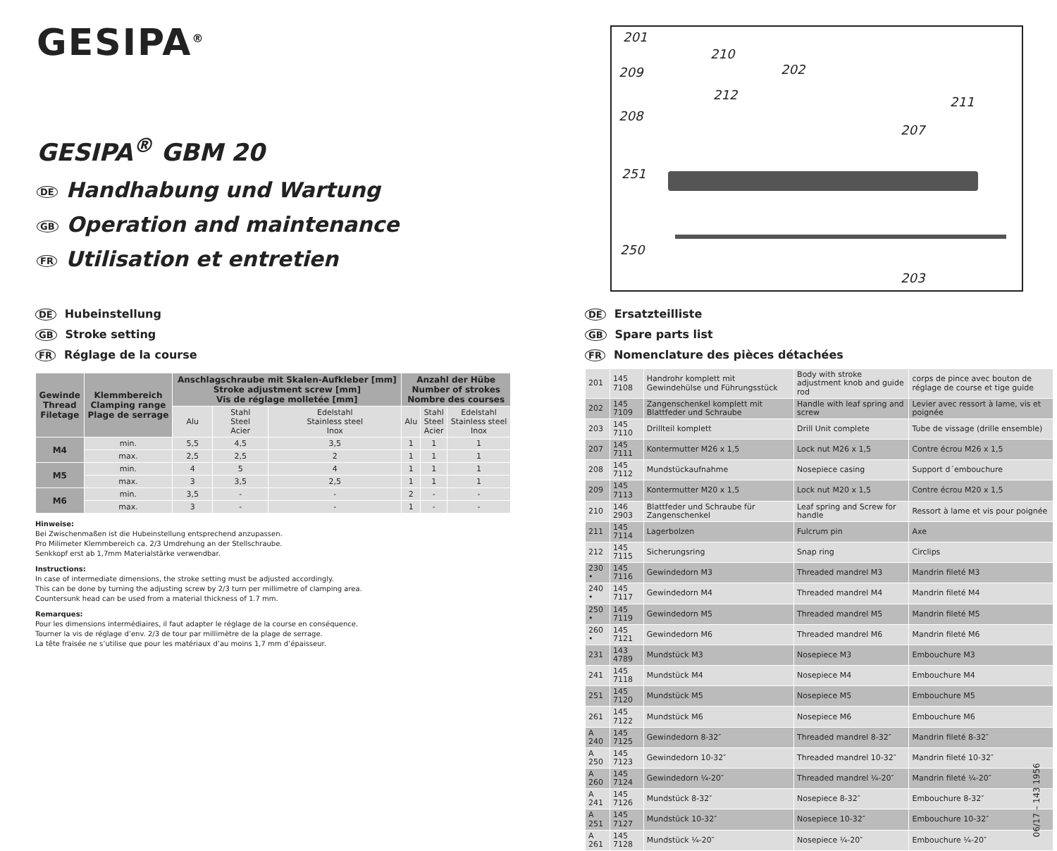GESIPA<sup>®</sup>
GESIPA<sup>®</sup> GBM 20
DE Handhabung und Wartung
GB Operation and maintenance
FR Utilisation et entretien
201
210
202 209
212 211
208
207
251
250
203
DE Hubeinstellung
GB Stroke setting
FR Réglage de la course
| Gewinde Thread Filetage | Klemmbereich Clamping range Plage de serrage | Anschlagschraube mit Skalen-Aufkleber [mm] Stroke adjustment screw [mm] Vis de réglage molletée [mm] | | | Anzahl der Hübe Number of strokes Nombre des courses | | |
| --- | --- | --- | --- | --- | --- | --- | --- |
| | | Alu | Stahl Steel Acier | Edelstahl Stainless steel Inox | Alu | Stahl Steel Acier | Edelstahl Stainless steel Inox |
| M4 | min. | 5,5 | 4,5 | 3,5 | 1 | 1 | 1 |
| | max. | 2,5 | 2,5 | 2 | 1 | 1 | 1 |
| M5 | min. | 4 | 5 | 4 | 1 | 1 | 1 |
| | max. | 3 | 3,5 | 2,5 | 1 | 1 | 1 |
| M6 | min. | 3,5 | - | - | 2 | - | - |
| | max. | 3 | - | - | 1 | - | - |
Hinweise:
Bei Zwischenmaßen ist die Hubeinstellung entsprechend anzupassen.
Pro Milimeter Klemmbereich ca. 2/3 Umdrehung an der Stellschraube.
Senkkopf erst ab 1,7mm Materialstärke verwendbar.
Instructions:
In case of intermediate dimensions, the stroke setting must be adjusted accordingly.
This can be done by turning the adjusting screw by 2/3 turn per millimetre of clamping area.
Countersunk head can be used from a material thickness of 1.7 mm.
Remarques:
Pour les dimensions intermédiaires, il faut adapter le réglage de la course en conséquence.
Tourner la vis de réglage d’env. 2/3 de tour par millimètre de la plage de serrage.
La tête fraisée ne s’utilise que pour les matériaux d’au moins 1,7 mm d’épaisseur.
DE Ersatzteilliste
GB Spare parts list
FR Nomenclature des pièces détachées
| 201 | 145 7108 | Handrohr komplett mit Gewindehülse und Führungsstück | Body with stroke adjustment knob and guide rod | corps de pince avec bouton de réglage de course et tige guide |
| 202 | 145 7109 | Zangenschenkel komplett mit Blattfeder und Schraube | Handle with leaf spring and screw | Levier avec ressort à lame, vis et poignée |
| 203 | 145 7110 | Drillteil komplett | Drill Unit complete | Tube de vissage (drille ensemble) |
| 207 | 145 7111 | Kontermutter M26 x 1,5 | Lock nut M26 x 1,5 | Contre écrou M26 x 1,5 |
| 208 | 145 7112 | Mundstückaufnahme | Nosepiece casing | Support d´embouchure |
| 209 | 145 7113 | Kontermutter M20 x 1,5 | Lock nut M20 x 1,5 | Contre écrou M20 x 1,5 |
| 210 | 146 2903 | Blattfeder und Schraube für Zangenschenkel | Leaf spring and Screw for handle | Ressort à lame et vis pour poignée |
| 211 | 145 7114 | Lagerbolzen | Fulcrum pin | Axe |
| 212 | 145 7115 | Sicherungsring | Snap ring | Circlips |
| 230 • | 145 7116 | Gewindedorn M3 | Threaded mandrel M3 | Mandrin fileté M3 |
| 240 • | 145 7117 | Gewindedorn M4 | Threaded mandrel M4 | Mandrin fileté M4 |
| 250 • | 145 7119 | Gewindedorn M5 | Threaded mandrel M5 | Mandrin fileté M5 |
| 260 • | 145 7121 | Gewindedorn M6 | Threaded mandrel M6 | Mandrin fileté M6 |
| 231 | 143 4789 | Mundstück M3 | Nosepiece M3 | Embouchure M3 |
| 241 | 145 7118 | Mundstück M4 | Nosepiece M4 | Embouchure M4 |
| 251 | 145 7120 | Mundstück M5 | Nosepiece M5 | Embouchure M5 |
| 261 | 145 7122 | Mundstück M6 | Nosepiece M6 | Embouchure M6 |
| A 240 | 145 7125 | Gewindedorn 8-32″ | Threaded mandrel 8-32″ | Mandrin fileté 8-32″ |
| A 250 | 145 7123 | Gewindedorn 10-32″ | Threaded mandrel 10-32″ | Mandrin fileté 10-32″ |
| A 260 | 145 7124 | Gewindedorn ¼-20″ | Threaded mandrel ¼-20″ | Mandrin fileté ¼-20″ |
| A 241 | 145 7126 | Mundstück 8-32″ | Nosepiece 8-32″ | Embouchure 8-32″ |
| A 251 | 145 7127 | Mundstück 10-32″ | Nosepiece 10-32″ | Embouchure 10-32″ |
| A 261 | 145 7128 | Mundstück ¼-20″ | Nosepiece ¼-20″ | Embouchure ¼-20″ |
06/17 – 143 1956